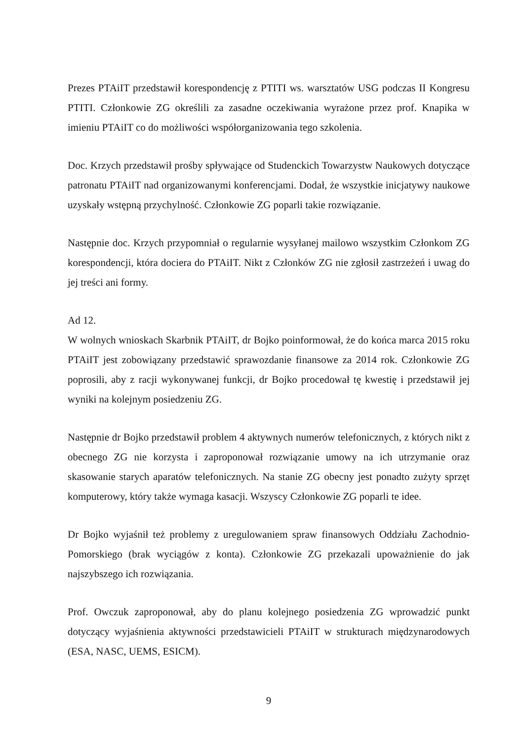Prezes PTAiIT przedstawił korespondencję z PTITI ws. warsztatów USG podczas II Kongresu PTITI. Członkowie ZG określili za zasadne oczekiwania wyrażone przez prof. Knapika w imieniu PTAiIT co do możliwości współorganizowania tego szkolenia.
Doc. Krzych przedstawił prośby spływające od Studenckich Towarzystw Naukowych dotyczące patronatu PTAiIT nad organizowanymi konferencjami. Dodał, że wszystkie inicjatywy naukowe uzyskały wstępną przychylność. Członkowie ZG poparli takie rozwiązanie.
Następnie doc. Krzych przypomniał o regularnie wysyłanej mailowo wszystkim Członkom ZG korespondencji, która dociera do PTAiIT. Nikt z Członków ZG nie zgłosił zastrzeżeń i uwag do jej treści ani formy.
Ad 12.
W wolnych wnioskach Skarbnik PTAiIT, dr Bojko poinformował, że do końca marca 2015 roku PTAiIT jest zobowiązany przedstawić sprawozdanie finansowe za 2014 rok. Członkowie ZG poprosili, aby z racji wykonywanej funkcji, dr Bojko procedował tę kwestię i przedstawił jej wyniki na kolejnym posiedzeniu ZG.
Następnie dr Bojko przedstawił problem 4 aktywnych numerów telefonicznych, z których nikt z obecnego ZG nie korzysta i zaproponował rozwiązanie umowy na ich utrzymanie oraz skasowanie starych aparatów telefonicznych. Na stanie ZG obecny jest ponadto zużyty sprzęt komputerowy, który także wymaga kasacji. Wszyscy Członkowie ZG poparli te idee.
Dr Bojko wyjaśnił też problemy z uregulowaniem spraw finansowych Oddziału Zachodnio-Pomorskiego (brak wyciągów z konta). Członkowie ZG przekazali upoważnienie do jak najszybszego ich rozwiązania.
Prof. Owczuk zaproponował, aby do planu kolejnego posiedzenia ZG wprowadzić punkt dotyczący wyjaśnienia aktywności przedstawicieli PTAiIT w strukturach międzynarodowych (ESA, NASC, UEMS, ESICM).
9